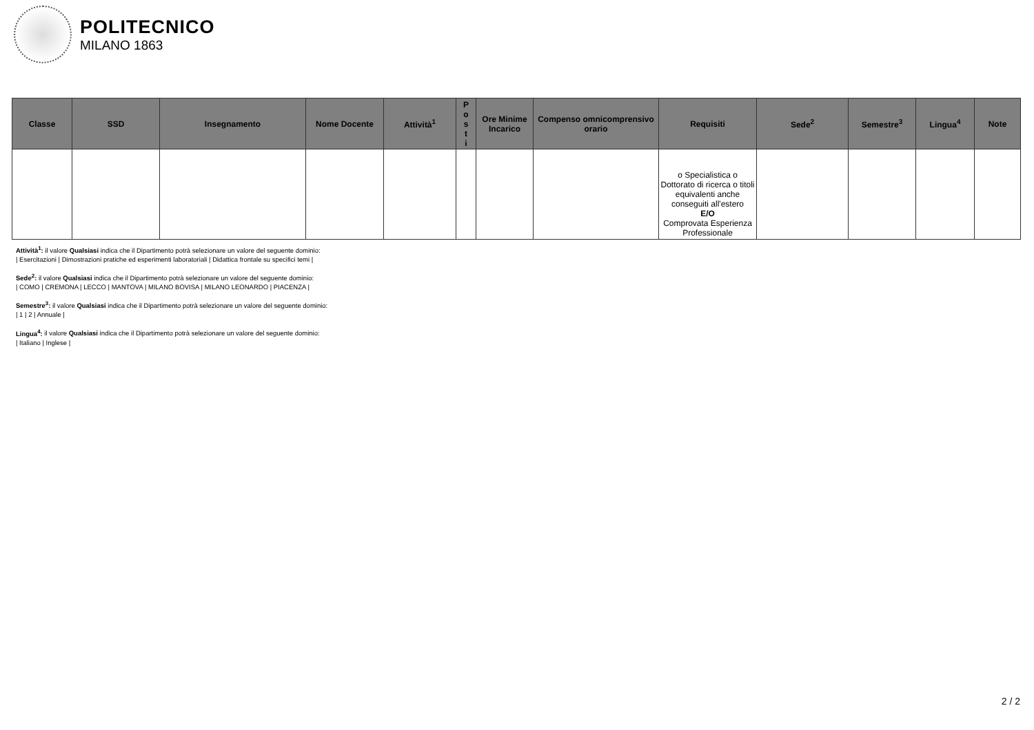POLITECNICO
MILANO 1863
| Classe | SSD | Insegnamento | Nome Docente | Attività<sup>1</sup> | P o s t i | Ore Minime Incarico | Compenso omnicomprensivo orario | Requisiti | Sede<sup>2</sup> | Semestre<sup>3</sup> | Lingua<sup>4</sup> | Note |
| --- | --- | --- | --- | --- | --- | --- | --- | --- | --- | --- | --- | --- |
| | | | | | | | | o Specialistica o Dottorato di ricerca o titoli equivalenti anche conseguiti all'estero E/O Comprovata Esperienza Professionale | | | | |
Attività<sup>1</sup>: il valore Qualsiasi indica che il Dipartimento potrà selezionare un valore del seguente dominio:
| Esercitazioni | Dimostrazioni pratiche ed esperimenti laboratoriali | Didattica frontale su specifici temi |
Sede<sup>2</sup>: il valore Qualsiasi indica che il Dipartimento potrà selezionare un valore del seguente dominio:
| COMO | CREMONA | LECCO | MANTOVA | MILANO BOVISA | MILANO LEONARDO | PIACENZA |
Semestre<sup>3</sup>: il valore Qualsiasi indica che il Dipartimento potrà selezionare un valore del seguente dominio:
| 1 | 2 | Annuale |
Lingua<sup>4</sup>: il valore Qualsiasi indica che il Dipartimento potrà selezionare un valore del seguente dominio:
| Italiano | Inglese |
2 / 2